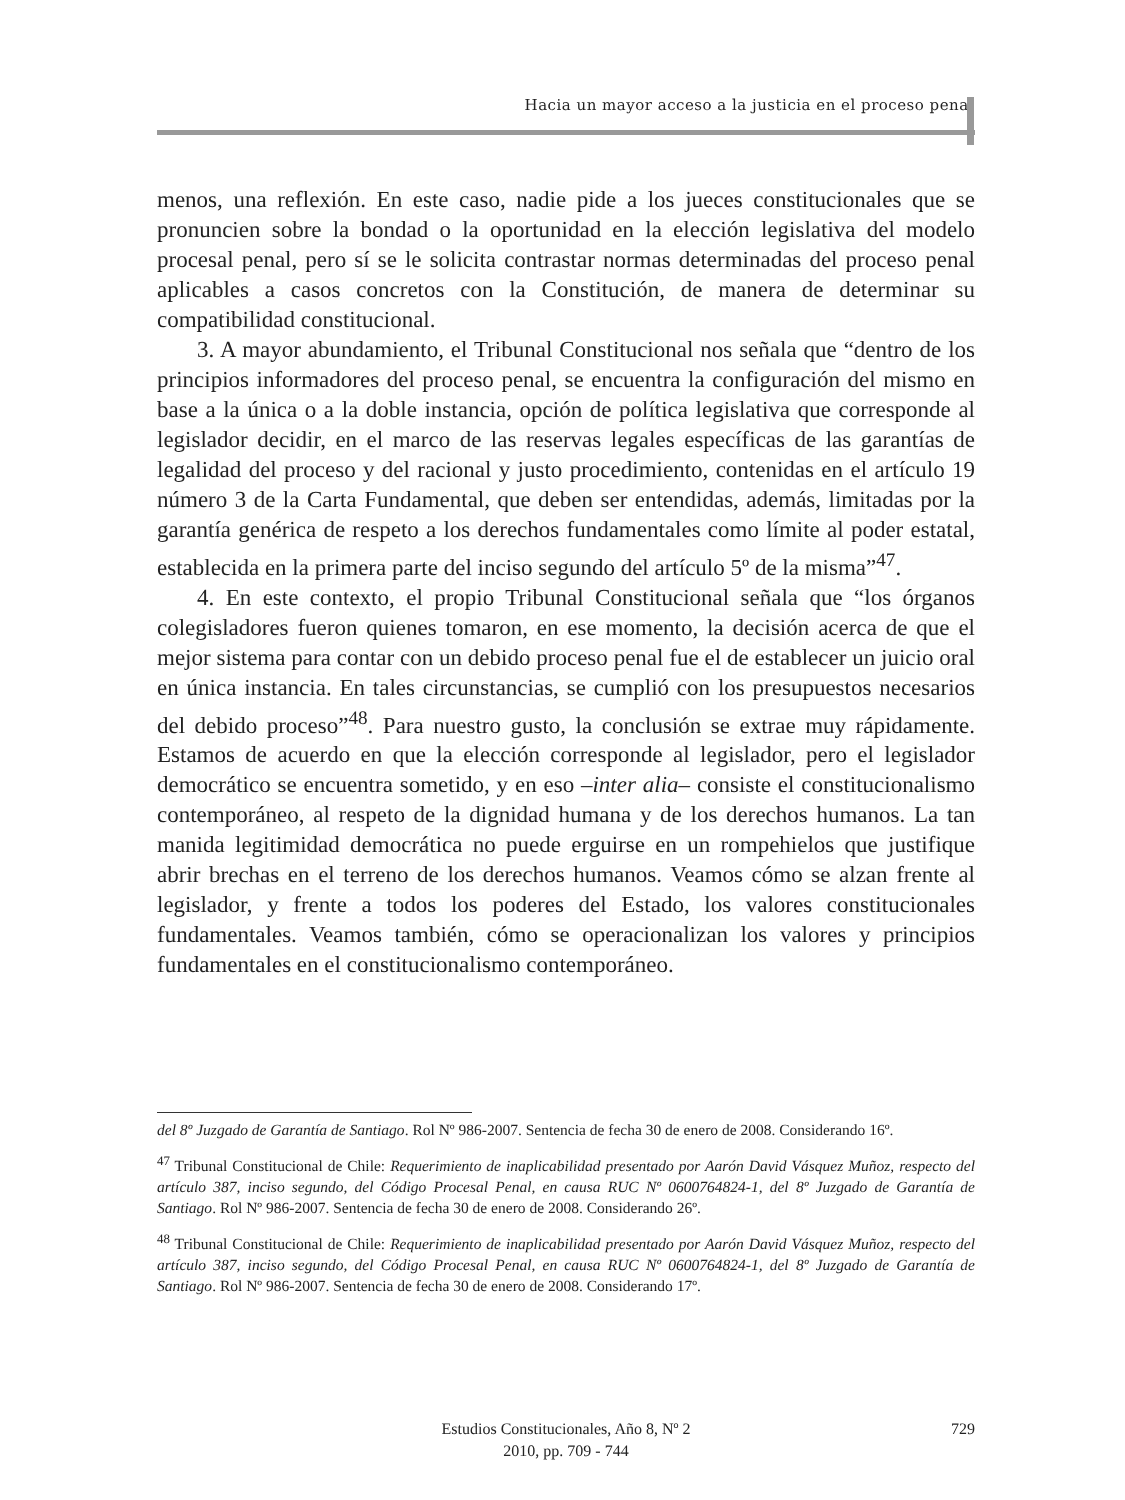Hacia un mayor acceso a la justicia en el proceso penal
menos, una reflexión. En este caso, nadie pide a los jueces constitucionales que se pronuncien sobre la bondad o la oportunidad en la elección legislativa del modelo procesal penal, pero sí se le solicita contrastar normas determinadas del proceso penal aplicables a casos concretos con la Constitución, de manera de determinar su compatibilidad constitucional.
3. A mayor abundamiento, el Tribunal Constitucional nos señala que “dentro de los principios informadores del proceso penal, se encuentra la configuración del mismo en base a la única o a la doble instancia, opción de política legislativa que corresponde al legislador decidir, en el marco de las reservas legales específicas de las garantías de legalidad del proceso y del racional y justo procedimiento, contenidas en el artículo 19 número 3 de la Carta Fundamental, que deben ser entendidas, además, limitadas por la garantía genérica de respeto a los derechos fundamentales como límite al poder estatal, establecida en la primera parte del inciso segundo del artículo 5º de la misma”<sup>47</sup>.
4. En este contexto, el propio Tribunal Constitucional señala que “los órganos colegisladores fueron quienes tomaron, en ese momento, la decisión acerca de que el mejor sistema para contar con un debido proceso penal fue el de establecer un juicio oral en única instancia. En tales circunstancias, se cumplió con los presupuestos necesarios del debido proceso”<sup>48</sup>. Para nuestro gusto, la conclusión se extrae muy rápidamente. Estamos de acuerdo en que la elección corresponde al legislador, pero el legislador democrático se encuentra sometido, y en eso –inter alia– consiste el constitucionalismo contemporáneo, al respeto de la dignidad humana y de los derechos humanos. La tan manida legitimidad democrática no puede erguirse en un rompehielos que justifique abrir brechas en el terreno de los derechos humanos. Veamos cómo se alzan frente al legislador, y frente a todos los poderes del Estado, los valores constitucionales fundamentales. Veamos también, cómo se operacionalizan los valores y principios fundamentales en el constitucionalismo contemporáneo.
del 8º Juzgado de Garantía de Santiago. Rol Nº 986-2007. Sentencia de fecha 30 de enero de 2008. Considerando 16º.
<sup>47</sup> Tribunal Constitucional de Chile: Requerimiento de inaplicabilidad presentado por Aarón David Vásquez Muñoz, respecto del artículo 387, inciso segundo, del Código Procesal Penal, en causa RUC Nº 0600764824-1, del 8º Juzgado de Garantía de Santiago. Rol Nº 986-2007. Sentencia de fecha 30 de enero de 2008. Considerando 26º.
<sup>48</sup> Tribunal Constitucional de Chile: Requerimiento de inaplicabilidad presentado por Aarón David Vásquez Muñoz, respecto del artículo 387, inciso segundo, del Código Procesal Penal, en causa RUC Nº 0600764824-1, del 8º Juzgado de Garantía de Santiago. Rol Nº 986-2007. Sentencia de fecha 30 de enero de 2008. Considerando 17º.
Estudios Constitucionales, Año 8, Nº 2
2010, pp. 709 - 744
729